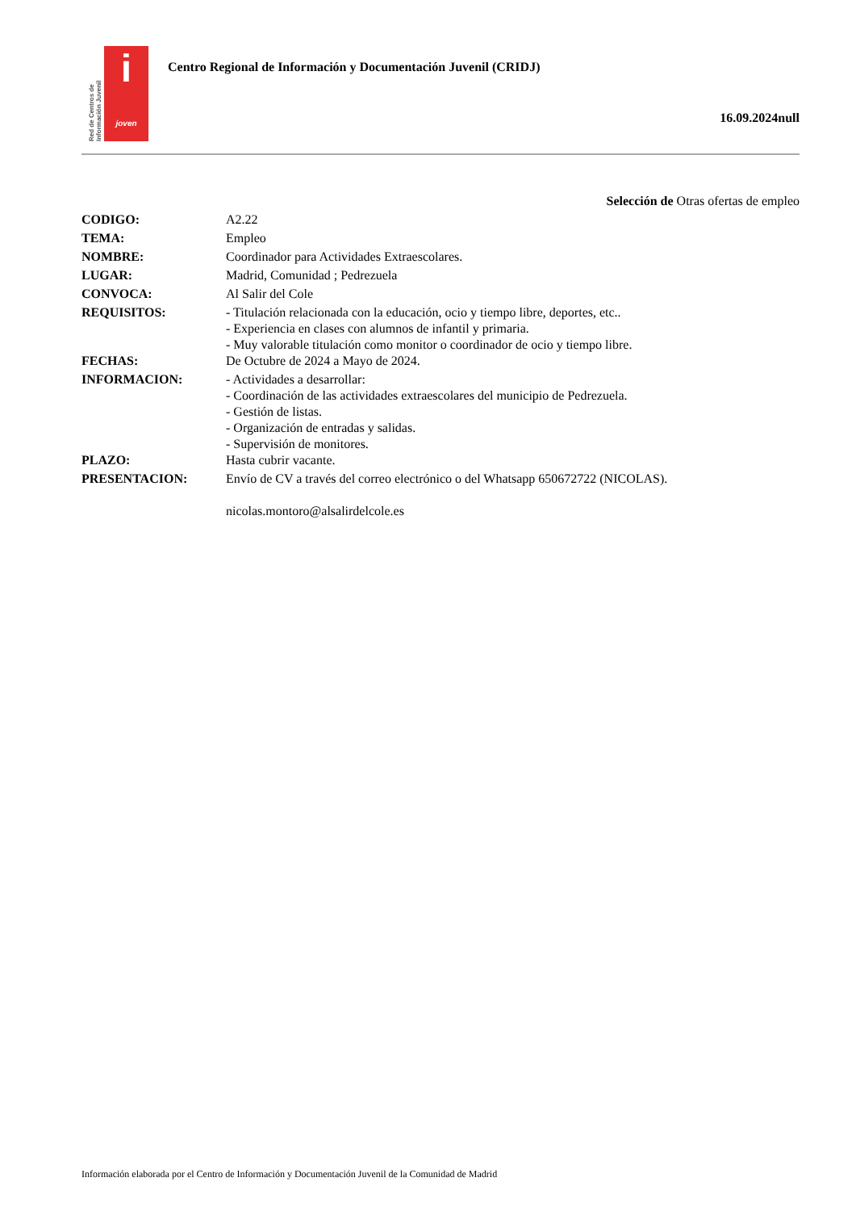Red de Centros de Información Juvenil
i
joven
Centro Regional de Información y Documentación Juvenil (CRIDJ)
16.09.2024null
Selección de Otras ofertas de empleo
| CODIGO: | A2.22 |
| TEMA: | Empleo |
| NOMBRE: | Coordinador para Actividades Extraescolares. |
| LUGAR: | Madrid, Comunidad ; Pedrezuela |
| CONVOCA: | Al Salir del Cole |
| REQUISITOS: | - Titulación relacionada con la educación, ocio y tiempo libre, deportes, etc.. - Experiencia en clases con alumnos de infantil y primaria. - Muy valorable titulación como monitor o coordinador de ocio y tiempo libre. |
| FECHAS: | De Octubre de 2024 a Mayo de 2024. |
| INFORMACION: | - Actividades a desarrollar: - Coordinación de las actividades extraescolares del municipio de Pedrezuela. - Gestión de listas. - Organización de entradas y salidas. - Supervisión de monitores. |
| PLAZO: | Hasta cubrir vacante. |
| PRESENTACION: | Envío de CV a través del correo electrónico o del Whatsapp 650672722 (NICOLAS). nicolas.montoro@alsalirdelcole.es |
Información elaborada por el Centro de Información y Documentación Juvenil de la Comunidad de Madrid